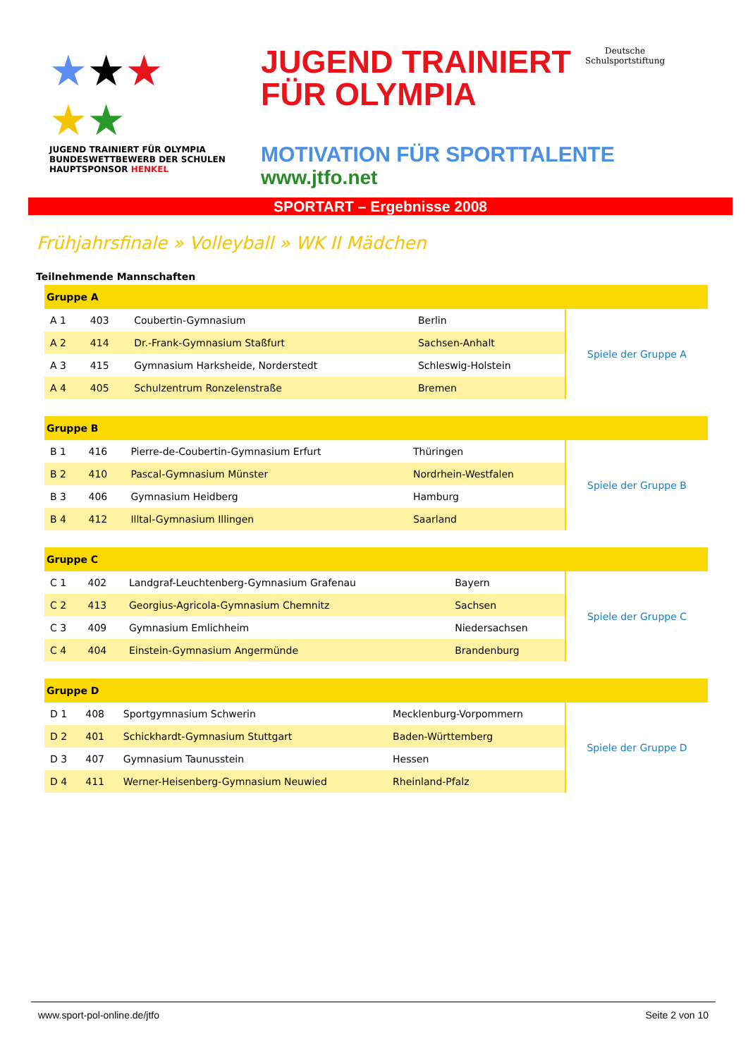★★★
★★
JUGEND TRAINIERT FÜR OLYMPIA BUNDESWETTBEWERB DER SCHULEN HAUPTSPONSOR HENKEL
JUGEND TRAINIERT
FÜR OLYMPIA
Deutsche
Schulsportstiftung
MOTIVATION FÜR SPORTTALENTE
www.jtfo.net
SPORTART – Ergebnisse 2008
Frühjahrsfinale » Volleyball » WK II Mädchen
Teilnehmende Mannschaften
| Gruppe A | | | | |
| --- | --- | --- | --- | --- |
| A 1 | 403 | Coubertin-Gymnasium | Berlin | Spiele der Gruppe A |
| A 2 | 414 | Dr.-Frank-Gymnasium Staßfurt | Sachsen-Anhalt | |
| A 3 | 415 | Gymnasium Harksheide, Norderstedt | Schleswig-Holstein | |
| A 4 | 405 | Schulzentrum Ronzelenstraße | Bremen | |
| Gruppe B | | | | |
| --- | --- | --- | --- | --- |
| B 1 | 416 | Pierre-de-Coubertin-Gymnasium Erfurt | Thüringen | Spiele der Gruppe B |
| B 2 | 410 | Pascal-Gymnasium Münster | Nordrhein-Westfalen | |
| B 3 | 406 | Gymnasium Heidberg | Hamburg | |
| B 4 | 412 | Illtal-Gymnasium Illingen | Saarland | |
| Gruppe C | | | | |
| --- | --- | --- | --- | --- |
| C 1 | 402 | Landgraf-Leuchtenberg-Gymnasium Grafenau | Bayern | Spiele der Gruppe C |
| C 2 | 413 | Georgius-Agricola-Gymnasium Chemnitz | Sachsen | |
| C 3 | 409 | Gymnasium Emlichheim | Niedersachsen | |
| C 4 | 404 | Einstein-Gymnasium Angermünde | Brandenburg | |
| Gruppe D | | | | |
| --- | --- | --- | --- | --- |
| D 1 | 408 | Sportgymnasium Schwerin | Mecklenburg-Vorpommern | Spiele der Gruppe D |
| D 2 | 401 | Schickhardt-Gymnasium Stuttgart | Baden-Württemberg | |
| D 3 | 407 | Gymnasium Taunusstein | Hessen | |
| D 4 | 411 | Werner-Heisenberg-Gymnasium Neuwied | Rheinland-Pfalz | |
www.sport-pol-online.de/jtfo Seite 2 von 10